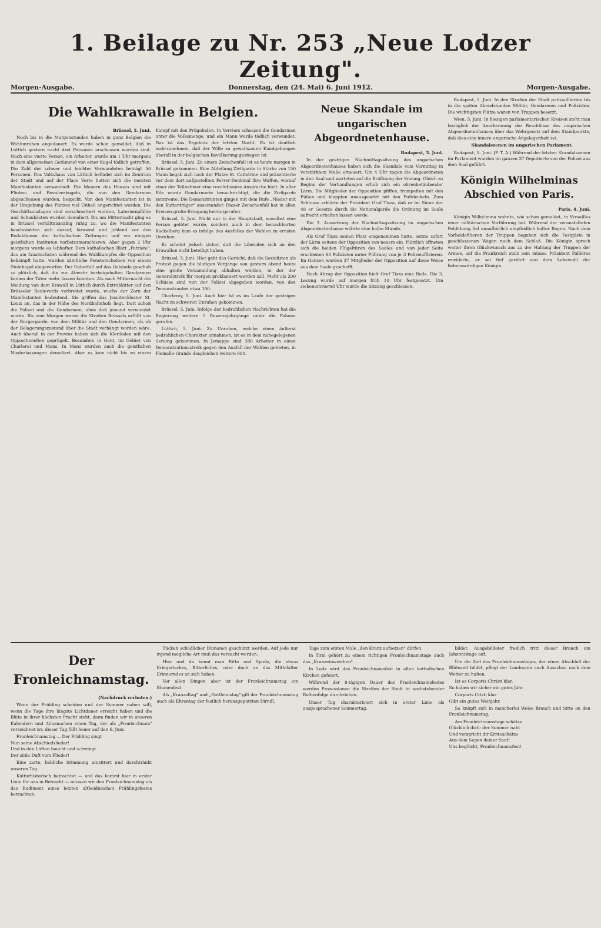1. Beilage zu Nr. 253 „Neue Lodzer Zeitung".
Morgen-Ausgabe. Donnerstag, den (24. Mai) 6. Juni 1912. Morgen-Ausgabe.
Die Wahlkrawalle in Belgien.
Brüssel, 5. Juni.
Noch bis in die Morgenstunden haben in ganz Belgien die Wahlunruhen angedauert. Es wurde schon gemeldet, daß in Lüttich gestern nacht drei Personen erschossen worden sind. Noch eine vierte Person, ein Arbeiter, wurde um 1 Uhr morgens in dem allgemeinen Getümmel von einer Kugel tödlich getroffen. Die Zahl der schwer und leichter Verwundeten beträgt 50 Personen. Das Volkshaus von Lüttich befindet sich im Zentrum der Stadt und auf der Place Verte hatten sich die meisten Manifestanten versammelt. Die Mauern des Hauses sind mit Flinten- und Revolverkugeln, die von den Gendarmen abgeschossen wurden, bespickt. Von den Manifestanten ist in der Umgebung des Platzes viel Unheil angerichtet worden. Die Geschäftsauslagen sind zerschmettert worden, Laternenpfähle und Schaukästen wurden demoliert. Bis um Mitternacht ging es in Brüssel verhältnismäßig ruhig zu, wo die Manifestanten beschränkten sich darauf, lärmend und johlend vor den Redaktionen der katholischen Zeitungen und vor einigen geistlichen Instituten vorbeizumarschieren. Aber gegen 2 Uhr morgens wurde es lebhafter. Dem katholischen Blatt „Patriote", das am fanatischsten während des Wahlkampfes die Opposition bekämpft hatte, wurden sämtliche Fensterscheiben von einem Steinhagel eingeworfen. Der Ueberfall auf das Gebäude geschah so plötzlich, daß die zur Abwehr herbeigeholten Gendarmen keinen der Täter mehr fassen konnten. Als nach Mitternacht die Meldung von dem Krawall in Lüttich durch Extrablätter auf den Brüsseler Boulevards verbreitet wurde, wuchs der Zorn der Manifestanten bedeutend. Sie griffen das Jesuitenkloster St. Louis an, das in der Nähe des Nordbahnhofs liegt. Dort schoß die Polizei und die Gendarmen, ohne daß jemand verwundet wurde. Bis zum Morgen waren die Straßen Brüssels erfüllt von der Bürgergarde, von dem Militär und den Gendarmen, als ob der Belagerungszustand über die Stadt verhängt worden wäre. Auch überall in der Provinz haben sich die Klerikalen mit den Oppositionellen geprügelt. Besonders in Gent, im Gebiet von Charleroi und Mons. In Mons wurden auch die geistlichen Niederlassungen demoliert. Aber es kam nicht bis zu einem Kampf mit den Prügelnden. In Verviers schossen die Gendarmen unter die Volksmenge, und ein Mann wurde tödlich verwundet. Das ist das Ergebnis der letzten Nacht. Es ist deutlich wahrzunehmen, daß der Wille zu gewaltsamen Kundgebungen überall in der belgischen Bevölkerung gestiegen ist.
Brüssel, 5. Juni. Zu einem Zwischenfall ist es heute morgen in Brüssel gekommen. Eine Abteilung Zivilgarde in Stärke von 150 Mann begab sich nach der Platze St. Cathérine und präsentierte vor dem dort aufgestellten Ferrer-Denkmal ihre Waffen, worauf einer der Teilnehmer eine revolutionäre Ansprache hielt. In aller Eile wurde Gendarmerie benachrichtigt, die die Zivilgarde zerstreute. Die Demonstranten gingen mit dem Rufe „Nieder mit den Kuttenträger" auseinander. Dieser Zwischenfall hat in allen Kreisen große Erregung hervorgerufen.
Brüssel, 5. Juni. Nicht nur in der Hauptstadt, woselbst eine Person getötet wurde, sondern auch in dem benachbarten Kockelberg kam es infolge des Ausfalles der Wahlen zu ernsten Unruhen.
Es scheint jedoch sicher, daß die Liberalen sich an den Krawallen nicht beteiligt haben.
Brüssel, 5. Juni. Hier geht das Gerücht, daß die Sozialisten als Protest gegen die blutigen Vorgänge von gestern abend heute eine große Versammlung abhalten werden, in der der Generalstreik für morgen proklamiert werden soll. Mehr als 200 Schüsse sind von der Polizei abgegeben worden, von den Demonstranten etwa 100.
Charleroy, 5. Juni. Auch hier ist es im Laufe der gestrigen Nacht zu schweren Unruhen gekommen.
Brüssel, 5. Juni. Infolge der bedrohlichen Nachrichten hat die Regierung weitere 5 Reservejahrgänge unter die Fahnen gerufen.
Lüttich, 5. Juni. Zu Unruhen, welche einen äußerst bedrohlichen Charakter annahmen, ist es in dem nahegelegenen Seraing gekommen. In Jemappe sind 380 Arbeiter in einen Demonstrationsstreik gegen den Ausfall der Wahlen getreten, in Flemalle-Grande desgleichen weitere 600.
Neue Skandale im ungarischen Abgeordnetenhause.
Budapest, 5. Juni.
In der gestrigen Nachmittagssitzung des ungarischen Abgeordnetenhauses haben sich die Skandale vom Vormittag in verstärktem Maße erneuert. Um 4 Uhr zogen die Abgeordneten in den Saal und warteten auf die Eröffnung der Sitzung. Gleich zu Beginn der Verhandlungen erhob sich ein ohrenbetäubender Lärm. Die Mitglieder der Opposition pfiffen, trampelten mit den Füßen und klappten unausgesetzt mit den Pultdeckeln. Zum Schlusse erklärte der Präsident Graf Tisza, daß er im Sinne der 48 er Gesetze durch die Nationalgarde die Ordnung im Saale aufrecht erhalten lassen werde.
Die 3. Aussetzung der Nachmittagssitzung im ungarischen Abgeordnetenhause währte eine halbe Stunde.
Als Graf Tisza seinen Platz eingenommen hatte, setzte sofort der Lärm seitens der Opposition von neuem ein. Plötzlich öffneten sich die beiden Flügeltüren des Saales und von jeder Seite erschienen 60 Polizisten unter Führung von je 3 Polizeioffizieren. Im Ganzen wurden 37 Mitglieder der Opposition auf diese Weise aus dem Saale geschafft.
Nach Abzug der Opposition hielt Graf Tisza eine Rede. Die 3. Lesung wurde auf morgen früh 10 Uhr festgesetzt. Um siebeneinviertel Uhr wurde die Sitzung geschlossen.
Budapest, 5. Juni. In den Straßen der Stadt patrouillierten bis in die späten Abendstunden Militär, Gendarmen und Polizisten. Die wichtigsten Plätze waren von Truppen besetzt.
Wien, 5. Juni. In hiesigen parlamentarischen Kreisen steht man bezüglich der Anerkennung der Beschlüsse des ungarischen Abgeordnetenhauses über das Wehrgesetz auf dem Standpunkte, daß dies eine innere ungarische Angelegenheit sei.
Skandalszenen im ungarischen Parlament.
Budapest, 5. Juni. (P. T. A.) Während der letzten Skandalszenen im Parlament wurden im ganzen 37 Deputierte von der Polizei aus dem Saal geführt.
Königin Wilhelminas Abschied von Paris.
Paris, 4. Juni.
Königin Wilhelmina wohnte, wie schon gemeldet, in Versailles einer militärischen Vorführung bei. Während der veranstalteten Feldübung fiel unaufhörlich empfindlich kalter Regen. Nach dem Vorbeidefilieren der Truppen begaben sich die Festgäste in geschlossenen Wagen nach dem Schloß. Die Königin sprach weiter ihren Glückwunsch aus zu der Haltung der Truppen der Armee, auf die Frankreich stolz sein müsse. Präsident Fallières erwiderte, er sei tief gerührt von dem Lebewohl der liebenswürdigen Königin.
Der Fronleichnamstag.
(Nachdruck verboten.)
Wenn der Frühling scheiden und der Sommer nahen will, wenn die Tage ihre längste Lichtdauer erreicht haben und die Blüte in ihrer höchsten Pracht steht, dann finden wir in unseren Kalendern und Almanachen einen Tag, der als „Fronleichnam" verzeichnet ist; dieser Tag fällt heuer auf den 6. Juni.
Fronleichnamstag ... Der Frühling singt
Nun seine Abschiedslieder!
Und in den Lüften haucht und schwingt
Der süße Duft vom Flieder!
Eine zarte, liebliche Stimmung umzittert und durchtränkt unseren Tag.
Kulturhistorisch betrachtet — und das kommt hier in erster Linie für uns in Betracht — müssen wir den Fronleichnamstag als das Rudiment eines letzten altheidnischen Frühlingsfestes betrachten.
Tücken schädlicher Dämonen geschützt werden. Auf jede nur irgend mögliche Art muß das versucht werden.
Hier und da kennt man Ritte und Spiele, die etwas Kriegerisches, Ritterliches, oder doch an das Mittelalter Erinnerndes an sich haben.
Vor allen Dingen aber ist der Fronleichnamstag ein Blumenfest.
Als „Kranzeltag" und „Gottleimstag" gilt der Fronleichnamstag auch als Ehrentag der festlich herausgeputzten Dirndl.
Tage zum ersten Male „den Kranz aufsetzen" dürfen.
In Tirol gehört zu einem richtigen Fronleichnamstage auch das „Kranzeinweichen".
In Lodz wird das Fronleichnamsfest in allen katholischen Kirchen gefeiert.
Während der 8-tägigen Dauer des Fronleichnamsfestes werden Prozessionen die Straßen der Stadt in nachstehender Reihenfolge durchziehen.
Unser Tag charakterisiert sich in erster Linie als ausgesprochener Sommertag.
bildet. Ausgebildeter freilich tritt dieser Brauch am Johannistage auf.
Um die Zeit des Fronleichnamstages, der einen Abschluß der Blütezeit bildet, pflegt der Landmann auch Ausschau nach dem Wetter zu halten.
Ist es Corporis Christi klar,
So haben wir sicher ein gutes Jahr.
Corporis Cristi klar
Gibt ein gutes Weinjahr.
So knüpft sich in mancherlei Weise Brauch und Sitte an den Fronleichnamstag.
Am Fronleichnamstage schätze
Glücklich dich: der Sommer naht
Und verspricht dir Ernteschätze
Aus dem Segen deiner Saat!
Uns beglückt, Fronleichnamsfest!